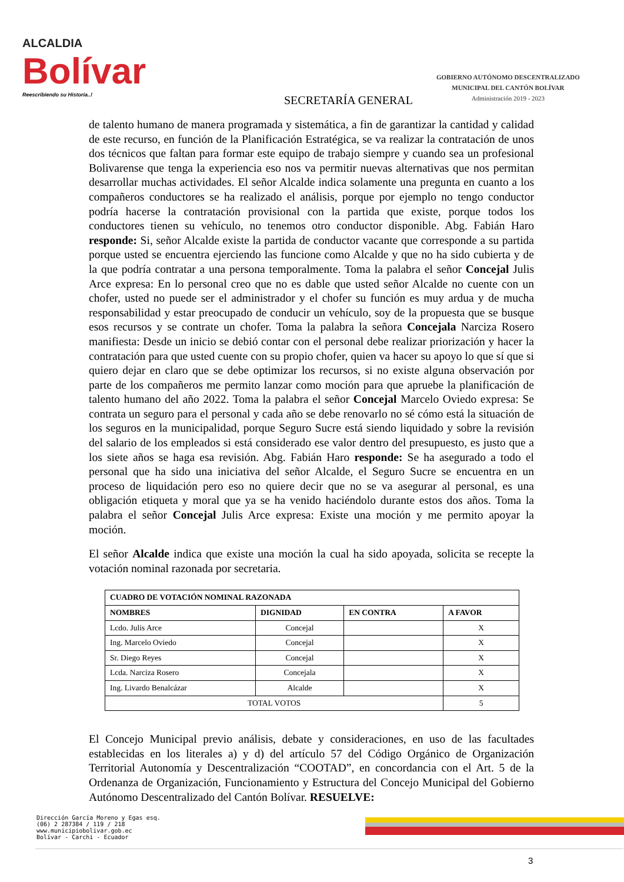ALCALDIA
Bolívar
Reescribiendo su Historia..!
SECRETARÍA GENERAL
GOBIERNO AUTÓNOMO DESCENTRALIZADO
MUNICIPAL DEL CANTÓN BOLÍVAR
Administración 2019 - 2023
de talento humano de manera programada y sistemática, a fin de garantizar la cantidad y calidad de este recurso, en función de la Planificación Estratégica, se va realizar la contratación de unos dos técnicos que faltan para formar este equipo de trabajo siempre y cuando sea un profesional Bolivarense que tenga la experiencia eso nos va permitir nuevas alternativas que nos permitan desarrollar muchas actividades. El señor Alcalde indica solamente una pregunta en cuanto a los compañeros conductores se ha realizado el análisis, porque por ejemplo no tengo conductor podría hacerse la contratación provisional con la partida que existe, porque todos los conductores tienen su vehículo, no tenemos otro conductor disponible. Abg. Fabián Haro responde: Si, señor Alcalde existe la partida de conductor vacante que corresponde a su partida porque usted se encuentra ejerciendo las funcione como Alcalde y que no ha sido cubierta y de la que podría contratar a una persona temporalmente. Toma la palabra el señor Concejal Julis Arce expresa: En lo personal creo que no es dable que usted señor Alcalde no cuente con un chofer, usted no puede ser el administrador y el chofer su función es muy ardua y de mucha responsabilidad y estar preocupado de conducir un vehículo, soy de la propuesta que se busque esos recursos y se contrate un chofer. Toma la palabra la señora Concejala Narciza Rosero manifiesta: Desde un inicio se debió contar con el personal debe realizar priorización y hacer la contratación para que usted cuente con su propio chofer, quien va hacer su apoyo lo que sí que si quiero dejar en claro que se debe optimizar los recursos, si no existe alguna observación por parte de los compañeros me permito lanzar como moción para que apruebe la planificación de talento humano del año 2022. Toma la palabra el señor Concejal Marcelo Oviedo expresa: Se contrata un seguro para el personal y cada año se debe renovarlo no sé cómo está la situación de los seguros en la municipalidad, porque Seguro Sucre está siendo liquidado y sobre la revisión del salario de los empleados si está considerado ese valor dentro del presupuesto, es justo que a los siete años se haga esa revisión. Abg. Fabián Haro responde: Se ha asegurado a todo el personal que ha sido una iniciativa del señor Alcalde, el Seguro Sucre se encuentra en un proceso de liquidación pero eso no quiere decir que no se va asegurar al personal, es una obligación etiqueta y moral que ya se ha venido haciéndolo durante estos dos años. Toma la palabra el señor Concejal Julis Arce expresa: Existe una moción y me permito apoyar la moción.
El señor Alcalde indica que existe una moción la cual ha sido apoyada, solicita se recepte la votación nominal razonada por secretaria.
| CUADRO DE VOTACIÓN NOMINAL RAZONADA | | | |
| --- | --- | --- | --- |
| NOMBRES | DIGNIDAD | EN CONTRA | A FAVOR |
| Lcdo. Julis Arce | Concejal | | X |
| Ing. Marcelo Oviedo | Concejal | | X |
| Sr. Diego Reyes | Concejal | | X |
| Lcda. Narciza Rosero | Concejala | | X |
| Ing. Livardo Benalcázar | Alcalde | | X |
| TOTAL VOTOS | | | 5 |
El Concejo Municipal previo análisis, debate y consideraciones, en uso de las facultades establecidas en los literales a) y d) del artículo 57 del Código Orgánico de Organización Territorial Autonomía y Descentralización “COOTAD”, en concordancia con el Art. 5 de la Ordenanza de Organización, Funcionamiento y Estructura del Concejo Municipal del Gobierno Autónomo Descentralizado del Cantón Bolívar. RESUELVE:
Dirección García Moreno y Egas esq.
(06) 2 287384 / 119 / 218
www.municipiobolivar.gob.ec
Bolívar - Carchi - Ecuador
3